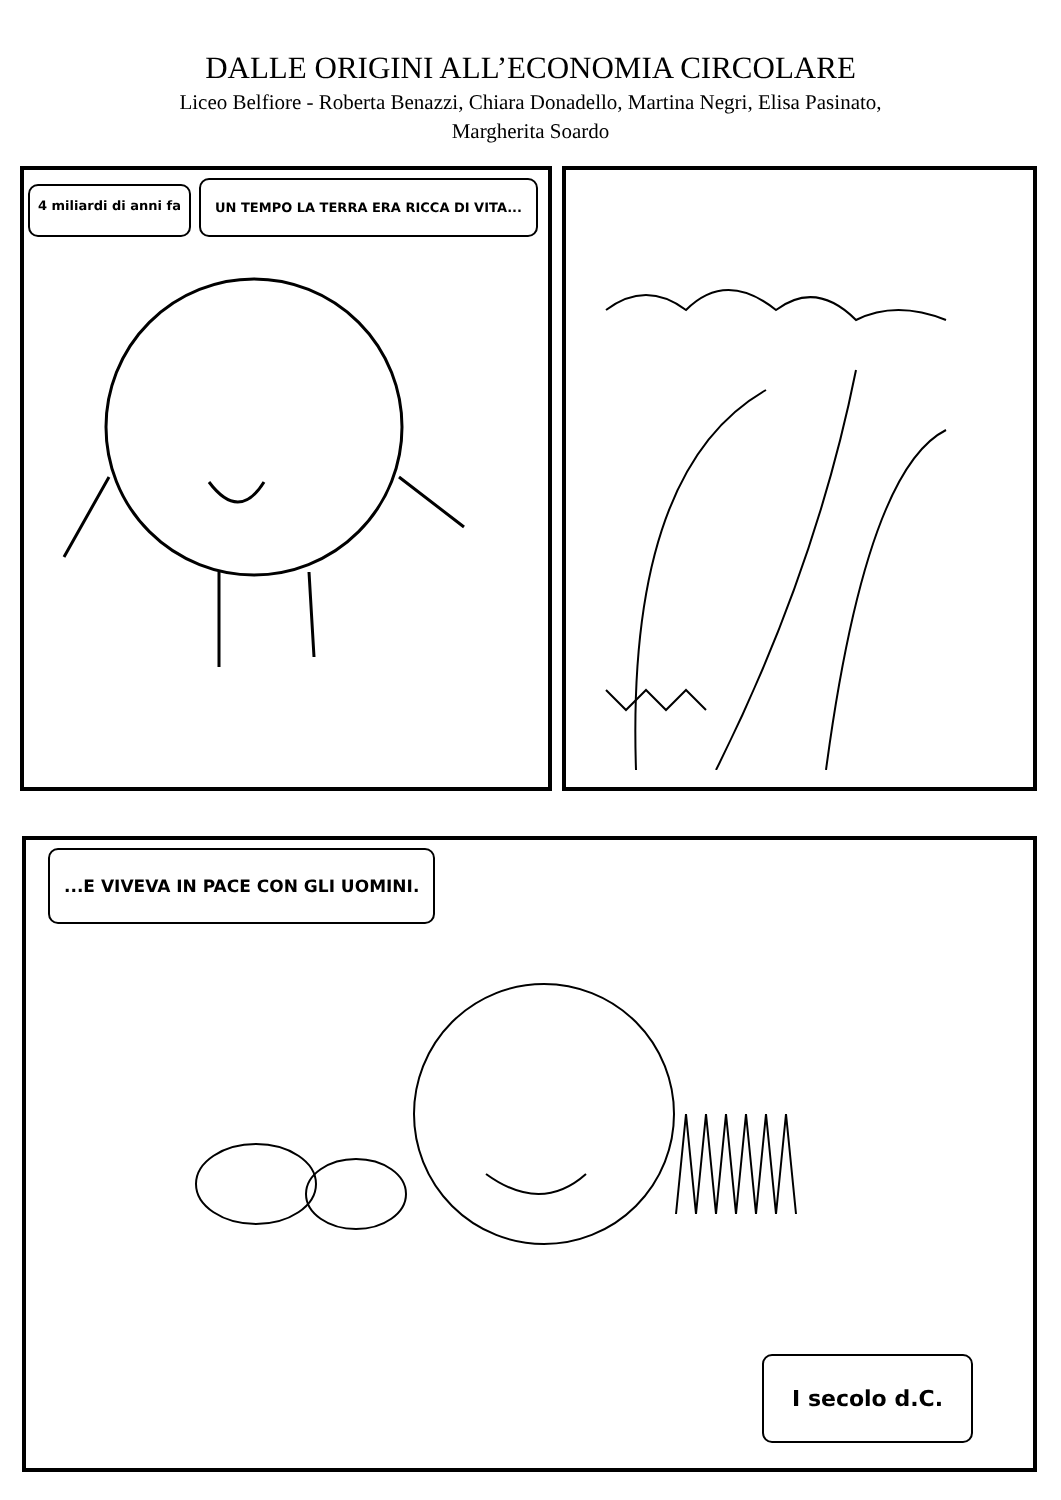DALLE ORIGINI ALL’ECONOMIA CIRCOLARE
Liceo Belfiore - Roberta Benazzi, Chiara Donadello, Martina Negri, Elisa Pasinato,
Margherita Soardo
4 miliardi di anni fa UN TEMPO LA TERRA ERA RICCA DI VITA...
...E VIVEVA IN PACE CON GLI UOMINI.
I secolo d.C.